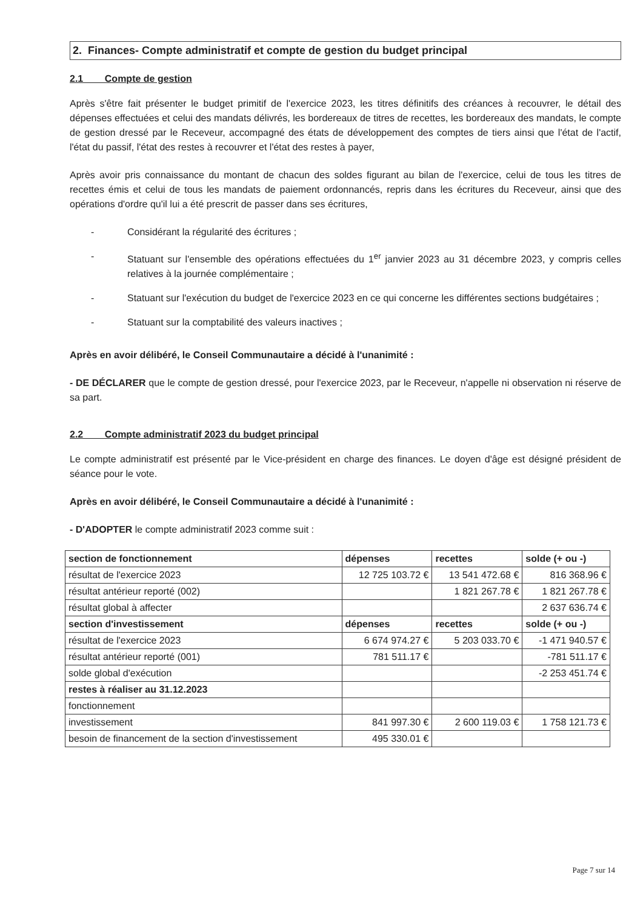2. Finances- Compte administratif et compte de gestion du budget principal
2.1 Compte de gestion
Après s'être fait présenter le budget primitif de l'exercice 2023, les titres définitifs des créances à recouvrer, le détail des dépenses effectuées et celui des mandats délivrés, les bordereaux de titres de recettes, les bordereaux des mandats, le compte de gestion dressé par le Receveur, accompagné des états de développement des comptes de tiers ainsi que l'état de l'actif, l'état du passif, l'état des restes à recouvrer et l'état des restes à payer,
Après avoir pris connaissance du montant de chacun des soldes figurant au bilan de l'exercice, celui de tous les titres de recettes émis et celui de tous les mandats de paiement ordonnancés, repris dans les écritures du Receveur, ainsi que des opérations d'ordre qu'il lui a été prescrit de passer dans ses écritures,
- Considérant la régularité des écritures ;
- Statuant sur l'ensemble des opérations effectuées du 1<sup>er</sup> janvier 2023 au 31 décembre 2023, y compris celles relatives à la journée complémentaire ;
- Statuant sur l'exécution du budget de l'exercice 2023 en ce qui concerne les différentes sections budgétaires ;
- Statuant sur la comptabilité des valeurs inactives ;
Après en avoir délibéré, le Conseil Communautaire a décidé à l'unanimité :
- DE DÉCLARER que le compte de gestion dressé, pour l'exercice 2023, par le Receveur, n'appelle ni observation ni réserve de sa part.
2.2 Compte administratif 2023 du budget principal
Le compte administratif est présenté par le Vice-président en charge des finances. Le doyen d'âge est désigné président de séance pour le vote.
Après en avoir délibéré, le Conseil Communautaire a décidé à l'unanimité :
- D'ADOPTER le compte administratif 2023 comme suit :
| section de fonctionnement | dépenses | recettes | solde (+ ou -) |
| --- | --- | --- | --- |
| résultat de l'exercice 2023 | 12 725 103.72 € | 13 541 472.68 € | 816 368.96 € |
| résultat antérieur reporté (002) | | 1 821 267.78 € | 1 821 267.78 € |
| résultat global à affecter | | | 2 637 636.74 € |
| section d'investissement | dépenses | recettes | solde (+ ou -) |
| résultat de l'exercice 2023 | 6 674 974.27 € | 5 203 033.70 € | -1 471 940.57 € |
| résultat antérieur reporté (001) | 781 511.17 € | | -781 511.17 € |
| solde global d'exécution | | | -2 253 451.74 € |
| restes à réaliser au 31.12.2023 | | | |
| fonctionnement | | | |
| investissement | 841 997.30 € | 2 600 119.03 € | 1 758 121.73 € |
| besoin de financement de la section d'investissement | 495 330.01 € | | |
Page 7 sur 14